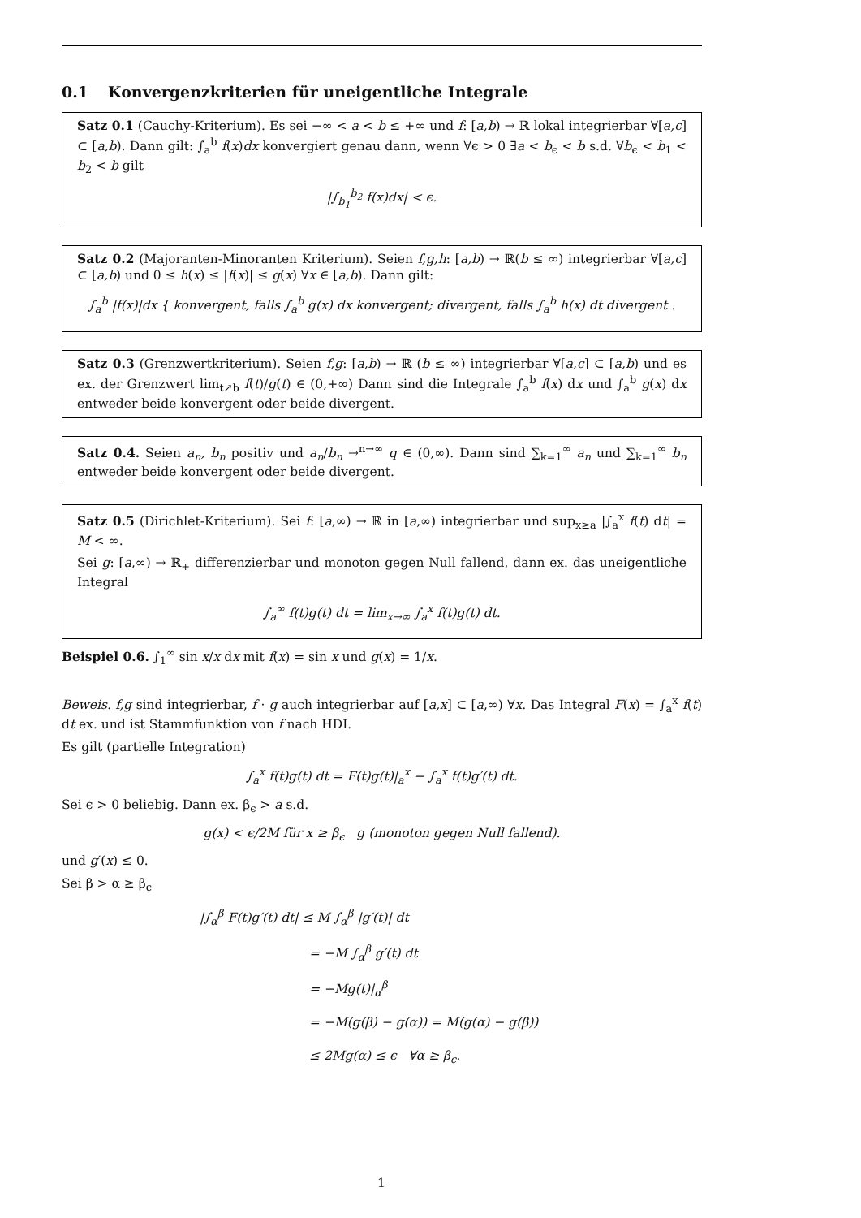0.1 Konvergenzkriterien für uneigentliche Integrale
Satz 0.1 (Cauchy-Kriterium). Es sei −∞ < a < b ≤ +∞ und f: [a,b) → ℝ lokal integrierbar ∀[a,c] ⊂ [a,b). Dann gilt: ∫<sub>a</sub><sup>b</sup> f(x)dx konvergiert genau dann, wenn ∀ϵ > 0 ∃a < b<sub>ϵ</sub> < b s.d. ∀b<sub>ϵ</sub> < b<sub>1</sub> < b<sub>2</sub> < b gilt
|∫<sub>b<sub>1</sub></sub><sup>b<sub>2</sub></sup> f(x)dx| < ϵ.
Satz 0.2 (Majoranten-Minoranten Kriterium). Seien f,g,h: [a,b) → ℝ(b ≤ ∞) integrierbar ∀[a,c] ⊂ [a,b) und 0 ≤ h(x) ≤ |f(x)| ≤ g(x) ∀x ∈ [a,b). Dann gilt:
∫<sub>a</sub><sup>b</sup> |f(x)|dx { konvergent, falls ∫<sub>a</sub><sup>b</sup> g(x) dx konvergent; divergent, falls ∫<sub>a</sub><sup>b</sup> h(x) dt divergent .
Satz 0.3 (Grenzwertkriterium). Seien f,g: [a,b) → ℝ (b ≤ ∞) integrierbar ∀[a,c] ⊂ [a,b) und es ex. der Grenzwert lim<sub>t↗b</sub> f(t)/g(t) ∈ (0,+∞) Dann sind die Integrale ∫<sub>a</sub><sup>b</sup> f(x) dx und ∫<sub>a</sub><sup>b</sup> g(x) dx entweder beide konvergent oder beide divergent.
Satz 0.4. Seien a<sub>n</sub>, b<sub>n</sub> positiv und a<sub>n</sub>/b<sub>n</sub> →<sup>n→∞</sup> q ∈ (0,∞). Dann sind ∑<sub>k=1</sub><sup>∞</sup> a<sub>n</sub> und ∑<sub>k=1</sub><sup>∞</sup> b<sub>n</sub> entweder beide konvergent oder beide divergent.
Satz 0.5 (Dirichlet-Kriterium). Sei f: [a,∞) → ℝ in [a,∞) integrierbar und sup<sub>x≥a</sub> |∫<sub>a</sub><sup>x</sup> f(t) dt| = M < ∞.
Sei g: [a,∞) → ℝ<sub>+</sub> differenzierbar und monoton gegen Null fallend, dann ex. das uneigentliche Integral
∫<sub>a</sub><sup>∞</sup> f(t)g(t) dt = lim<sub>x→∞</sub> ∫<sub>a</sub><sup>x</sup> f(t)g(t) dt.
Beispiel 0.6. ∫<sub>1</sub><sup>∞</sup> sin x/x dx mit f(x) = sin x und g(x) = 1/x.
Beweis. f,g sind integrierbar, f · g auch integrierbar auf [a,x] ⊂ [a,∞) ∀x. Das Integral F(x) = ∫<sub>a</sub><sup>x</sup> f(t) dt ex. und ist Stammfunktion von f nach HDI.
Es gilt (partielle Integration)
∫<sub>a</sub><sup>x</sup> f(t)g(t) dt = F(t)g(t)|<sub>a</sub><sup>x</sup> − ∫<sub>a</sub><sup>x</sup> f(t)g′(t) dt.
Sei ϵ > 0 beliebig. Dann ex. β<sub>ϵ</sub> > a s.d.
g(x) < ϵ/2M für x ≥ β<sub>ϵ</sub> g (monoton gegen Null fallend).
und g′(x) ≤ 0.
Sei β > α ≥ β<sub>ϵ</sub>
|∫<sub>α</sub><sup>β</sup> F(t)g′(t) dt| ≤ M ∫<sub>α</sub><sup>β</sup> |g′(t)| dt
= −M ∫<sub>α</sub><sup>β</sup> g′(t) dt
= −Mg(t)|<sub>α</sub><sup>β</sup>
= −M(g(β) − g(α)) = M(g(α) − g(β))
≤ 2Mg(α) ≤ ϵ ∀α ≥ β<sub>ϵ</sub>.
1